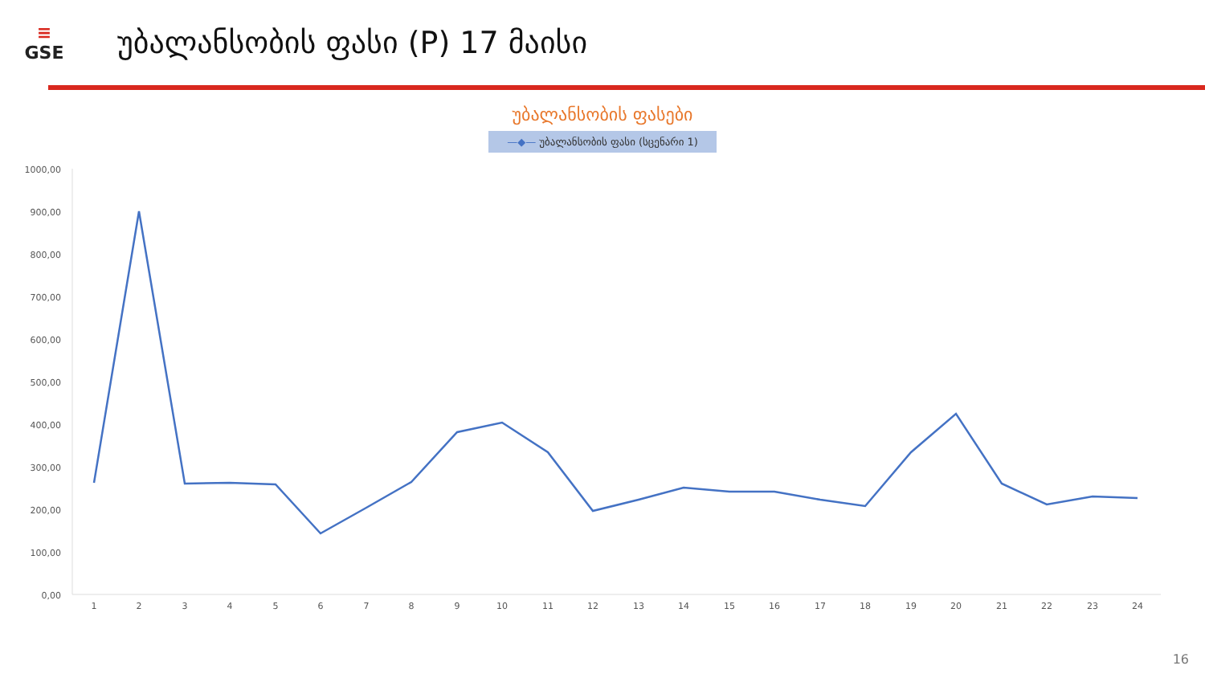≡
GSE
უბალანსობის ფასი (P) 17 მაისი
უბალანსობის ფასები
—◆— უბალანსობის ფასი (სცენარი 1)
1000,00
900,00
800,00
700,00
600,00
500,00
400,00
300,00
200,00
100,00
0,00
1
2
3
4
5
6
7
8
9
10
11
12
13
14
15
16
17
18
19
20
21
22
23
24
16